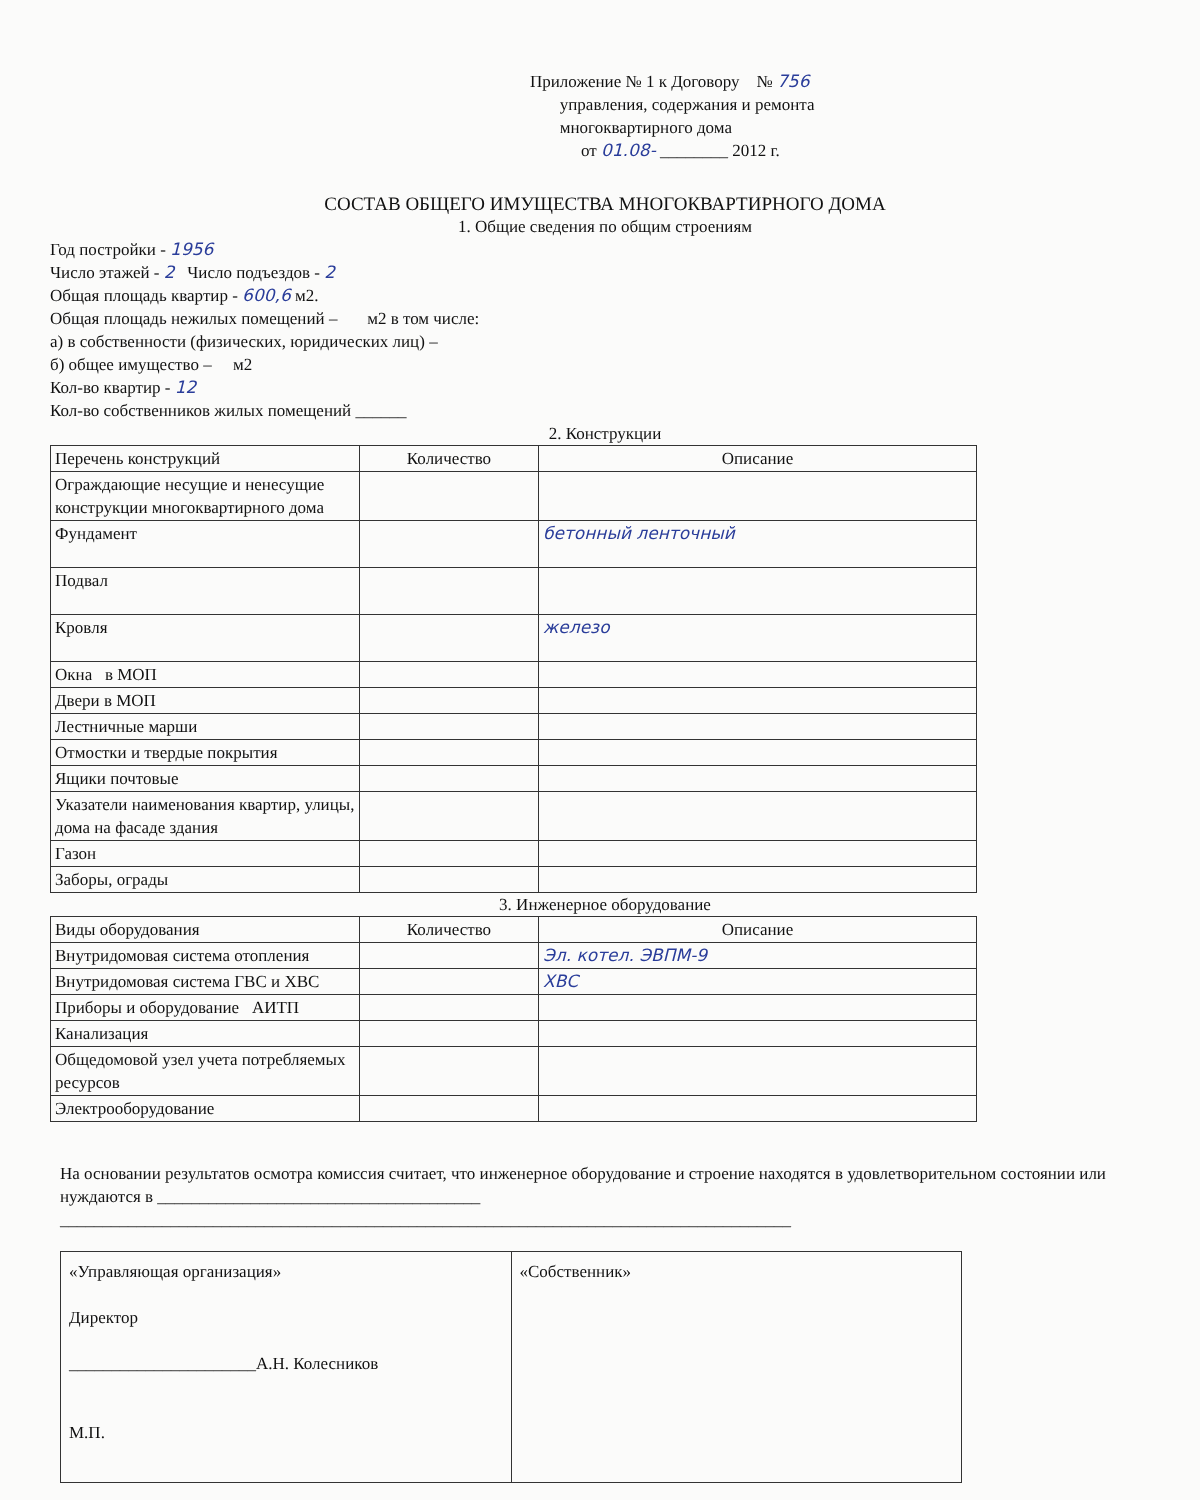Приложение № 1 к Договору № 756
управления, содержания и ремонта
многоквартирного дома
от 01.08- ________ 2012 г.
СОСТАВ ОБЩЕГО ИМУЩЕСТВА МНОГОКВАРТИРНОГО ДОМА
1. Общие сведения по общим строениям
Год постройки - 1956
Число этажей - 2 Число подъездов - 2
Общая площадь квартир - 600,6 м2.
Общая площадь нежилых помещений – м2 в том числе:
а) в собственности (физических, юридических лиц) –
б) общее имущество – м2
Кол-во квартир - 12
Кол-во собственников жилых помещений ______
2. Конструкции
| Перечень конструкций | Количество | Описание |
| --- | --- | --- |
| Ограждающие несущие и ненесущие конструкции многоквартирного дома | | |
| Фундамент | | бетонный ленточный |
| Подвал | | |
| Кровля | | железо |
| Окна в МОП | | |
| Двери в МОП | | |
| Лестничные марши | | |
| Отмостки и твердые покрытия | | |
| Ящики почтовые | | |
| Указатели наименования квартир, улицы, дома на фасаде здания | | |
| Газон | | |
| Заборы, ограды | | |
3. Инженерное оборудование
| Виды оборудования | Количество | Описание |
| --- | --- | --- |
| Внутридомовая система отопления | | Эл. котел. ЭВПМ-9 |
| Внутридомовая система ГВС и ХВС | | ХВС |
| Приборы и оборудование АИТП | | |
| Канализация | | |
| Общедомовой узел учета потребляемых ресурсов | | |
| Электрооборудование | | |
На основании результатов осмотра комиссия считает, что инженерное оборудование и строение находятся в удовлетворительном состоянии или нуждаются в ______________________________________
______________________________________________________________________________________
«Управляющая организация»
Директор
______________________А.Н. Колесников
М.П.
«Собственник»